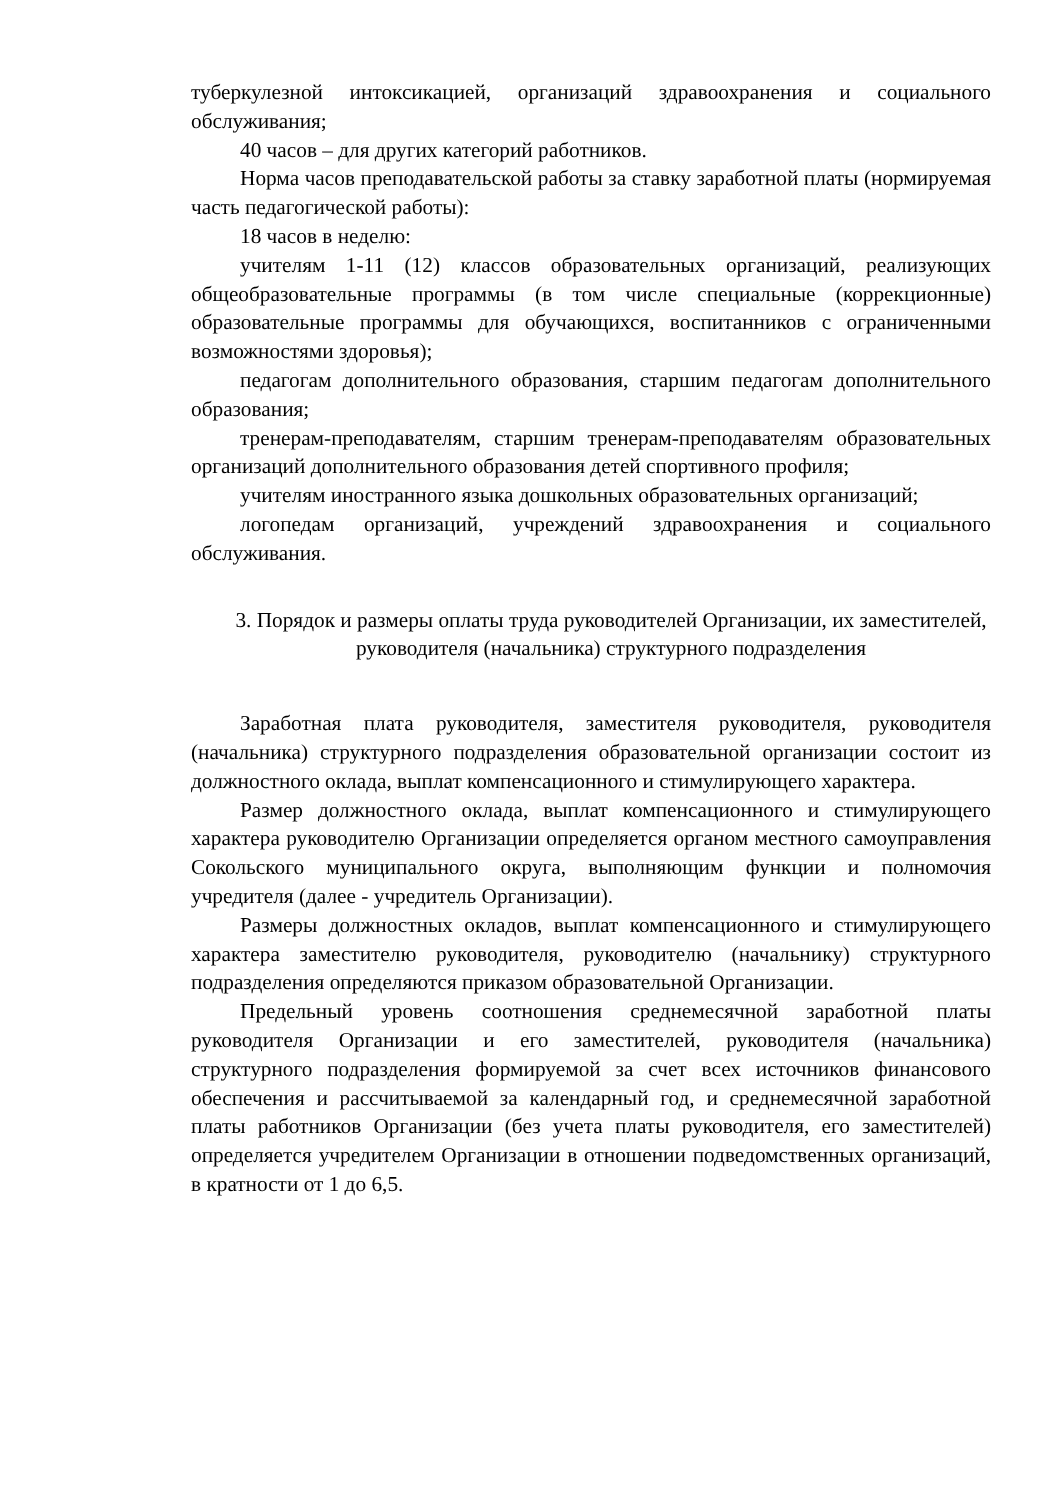туберкулезной интоксикацией, организаций здравоохранения и социального обслуживания;
40 часов – для других категорий работников.
Норма часов преподавательской работы за ставку заработной платы (нормируемая часть педагогической работы):
18 часов в неделю:
учителям 1-11 (12) классов образовательных организаций, реализующих общеобразовательные программы (в том числе специальные (коррекционные) образовательные программы для обучающихся, воспитанников с ограниченными возможностями здоровья);
педагогам дополнительного образования, старшим педагогам дополнительного образования;
тренерам-преподавателям, старшим тренерам-преподавателям образовательных организаций дополнительного образования детей спортивного профиля;
учителям иностранного языка дошкольных образовательных организаций;
логопедам организаций, учреждений здравоохранения и социального обслуживания.
3. Порядок и размеры оплаты труда руководителей Организации, их заместителей, руководителя (начальника) структурного подразделения
Заработная плата руководителя, заместителя руководителя, руководителя (начальника) структурного подразделения образовательной организации состоит из должностного оклада, выплат компенсационного и стимулирующего характера.
Размер должностного оклада, выплат компенсационного и стимулирующего характера руководителю Организации определяется органом местного самоуправления Сокольского муниципального округа, выполняющим функции и полномочия учредителя (далее - учредитель Организации).
Размеры должностных окладов, выплат компенсационного и стимулирующего характера заместителю руководителя, руководителю (начальнику) структурного подразделения определяются приказом образовательной Организации.
Предельный уровень соотношения среднемесячной заработной платы руководителя Организации и его заместителей, руководителя (начальника) структурного подразделения формируемой за счет всех источников финансового обеспечения и рассчитываемой за календарный год, и среднемесячной заработной платы работников Организации (без учета платы руководителя, его заместителей) определяется учредителем Организации в отношении подведомственных организаций, в кратности от 1 до 6,5.